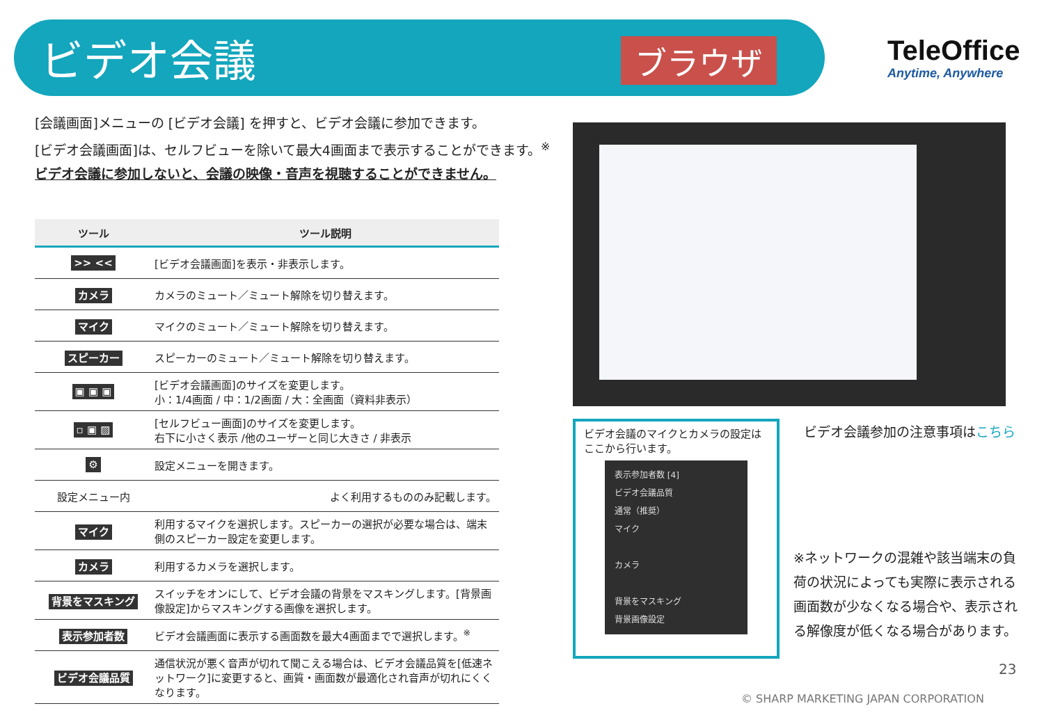ビデオ会議 ブラウザ TeleOffice
Anytime, Anywhere
[会議画面]メニューの [ビデオ会議] を押すと、ビデオ会議に参加できます。
[ビデオ会議画面]は、セルフビューを除いて最大4画面まで表示することができます。<sup>※</sup>
ビデオ会議に参加しないと、会議の映像・音声を視聴することができません。
| ツール | ツール説明 |
| --- | --- |
| >> << | [ビデオ会議画面]を表示・非表示します。 |
| カメラ | カメラのミュート／ミュート解除を切り替えます。 |
| マイク | マイクのミュート／ミュート解除を切り替えます。 |
| スピーカー | スピーカーのミュート／ミュート解除を切り替えます。 |
| ▣ ▣ ▣ | [ビデオ会議画面]のサイズを変更します。 小：1/4画面 / 中：1/2画面 / 大：全画面（資料非表示） |
| ▫ ▣ ▨ | [セルフビュー画面]のサイズを変更します。 右下に小さく表示 /他のユーザーと同じ大きさ / 非表示 |
| ⚙ | 設定メニューを開きます。 |
| 設定メニュー内 | よく利用するもののみ記載します。 |
| マイク | 利用するマイクを選択します。スピーカーの選択が必要な場合は、端末側のスピーカー設定を変更します。 |
| カメラ | 利用するカメラを選択します。 |
| 背景をマスキング | スイッチをオンにして、ビデオ会議の背景をマスキングします。[背景画像設定]からマスキングする画像を選択します。 |
| 表示参加者数 | ビデオ会議画面に表示する画面数を最大4画面までで選択します。<sup>※</sup> |
| ビデオ会議品質 | 通信状況が悪く音声が切れて聞こえる場合は、ビデオ会議品質を[低速ネットワーク]に変更すると、画質・画面数が最適化され音声が切れにくくなります。 |
ビデオ会議のマイクとカメラの設定はここから行います。
表示参加者数 [4]
ビデオ会議品質
通常（推奨）
マイク
カメラ
背景をマスキング
背景画像設定
ビデオ会議参加の注意事項はこちら
※ネットワークの混雑や該当端末の負荷の状況によっても実際に表示される画面数が少なくなる場合や、表示される解像度が低くなる場合があります。
23
© SHARP MARKETING JAPAN CORPORATION